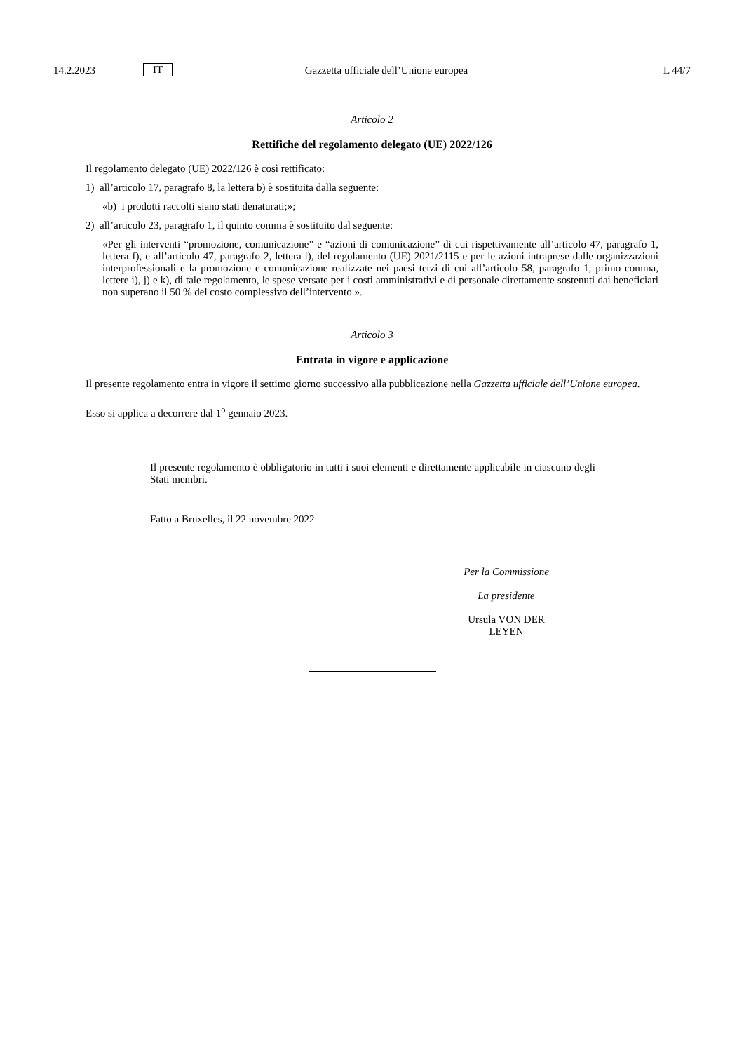14.2.2023 IT Gazzetta ufficiale dell’Unione europea L 44/7
Articolo 2
Rettifiche del regolamento delegato (UE) 2022/126
Il regolamento delegato (UE) 2022/126 è così rettificato:
1) all’articolo 17, paragrafo 8, la lettera b) è sostituita dalla seguente:
«b) i prodotti raccolti siano stati denaturati;»;
2) all’articolo 23, paragrafo 1, il quinto comma è sostituito dal seguente:
«Per gli interventi “promozione, comunicazione” e “azioni di comunicazione” di cui rispettivamente all’articolo 47, paragrafo 1, lettera f), e all’articolo 47, paragrafo 2, lettera l), del regolamento (UE) 2021/2115 e per le azioni intraprese dalle organizzazioni interprofessionali e la promozione e comunicazione realizzate nei paesi terzi di cui all’articolo 58, paragrafo 1, primo comma, lettere i), j) e k), di tale regolamento, le spese versate per i costi amministrativi e di personale direttamente sostenuti dai beneficiari non superano il 50 % del costo complessivo dell’intervento.».
Articolo 3
Entrata in vigore e applicazione
Il presente regolamento entra in vigore il settimo giorno successivo alla pubblicazione nella Gazzetta ufficiale dell’Unione europea.
Esso si applica a decorrere dal 1<sup>o</sup> gennaio 2023.
Il presente regolamento è obbligatorio in tutti i suoi elementi e direttamente applicabile in ciascuno degli Stati membri.
Fatto a Bruxelles, il 22 novembre 2022
Per la Commissione
La presidente
Ursula VON DER LEYEN